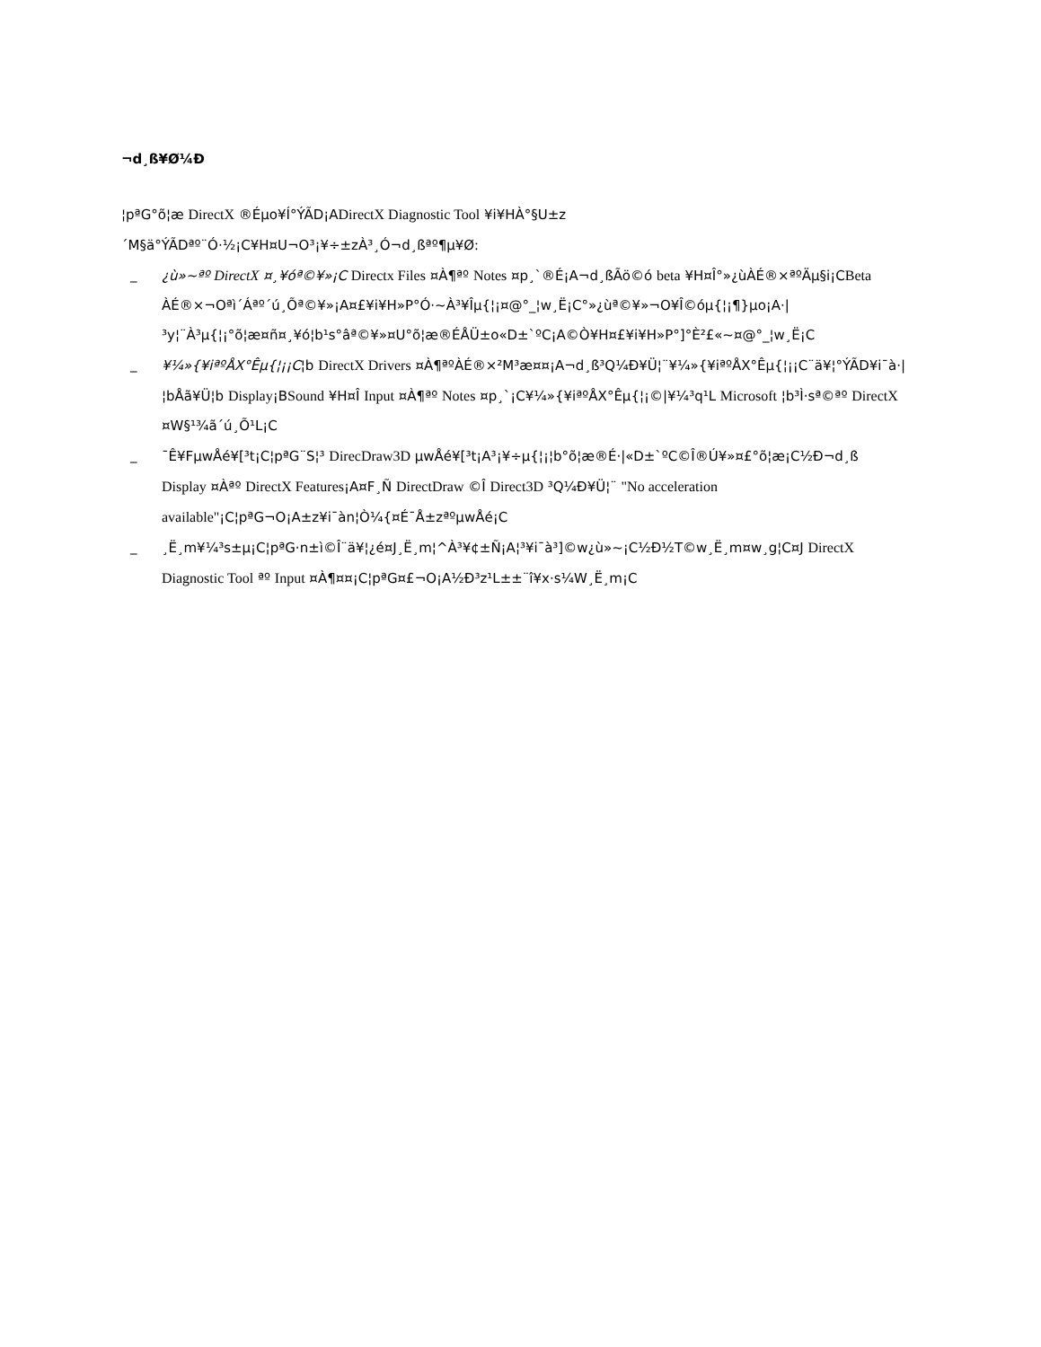¬d¸ß¥Ø¼Ð
¦pªG°õ¦æ DirectX ®Éµo¥Í°ÝÃD¡ADirectX Diagnostic Tool ¥i¥HÀ°§U±z
´M§ä°ÝÃDªº¨Ó·½¡C¥H¤U¬O³¡¥÷±zÀ³¸Ó¬d¸ßªº¶µ¥Ø:
_ ¿ù»~ªº DirectX ¤¸¥óª©¥»¡C Directx Files ¤À¶ªº Notes ¤p¸`®É¡A¬d¸ßÃö©ó beta ¥H¤Î°»¿ùÀÉ®×ªºÄµ§i¡CBeta ÀÉ®×¬Oªì´Áªº´ú¸Õª©¥»¡A¤£¥i¥H»P°Ó·~À³¥Îµ{¦¡¤@°_¦w¸Ë¡C°»¿ùª©¥»¬O¥Î©óµ{¦¡¶}µo¡A·|³y¦¨À³µ{¦¡°õ¦æ¤ñ¤¸¥ó¦b¹s°âª©¥»¤U°õ¦æ®ÉÅÜ±o«D±`ºC¡A©Ò¥H¤£¥i¥H»P°]°È²£«~¤@°_¦w¸Ë¡C
_ ¥¼»{¥iªºÅX°Êµ{¦¡¡C¦b DirectX Drivers ¤À¶ªºÀÉ®×²M³æ¤¤¡A¬d¸ß³Q¼Ð¥Ü¦¨¥¼»{¥iªºÅX°Êµ{¦¡¡C¨ä¥¦°ÝÃD¥i¯à·|¦bÅã¥Ü¦b Display¡BSound ¥H¤Î Input ¤À¶ªº Notes ¤p¸`¡C¥¼»{¥iªºÅX°Êµ{¦¡©|¥¼³q¹L Microsoft ¦b³Ì·sª©ªº DirectX ¤W§¹¾ã´ú¸Õ¹L¡C
_ ¯Ê¥FµwÅé¥[³t¡C¦pªG¨S¦³ DirecDraw3D µwÅé¥[³t¡A³¡¥÷µ{¦¡¦b°õ¦æ®É·|«D±`ºC©Î®Ú¥»¤£°õ¦æ¡C½Ð¬d¸ß Display ¤Àªº DirectX Features¡A¤F¸Ñ DirectDraw ©Î Direct3D ³Q¼Ð¥Ü¦¨ "No acceleration available"¡C¦pªG¬O¡A±z¥i¯àn¦Ò¼{¤É¯Å±zªºµwÅé¡C
_ ¸Ë¸m¥¼³s±µ¡C¦pªG·n±ì©Î¨ä¥¦¿é¤J¸Ë¸m¦^À³¥¢±Ñ¡A¦³¥i¯à³]©w¿ù»~¡C½Ð½T©w¸Ë¸m¤w¸g¦C¤J DirectX Diagnostic Tool ªº Input ¤À¶¤¤¡C¦pªG¤£¬O¡A½Ð³z¹L±±¨î¥x·s¼W¸Ë¸m¡C